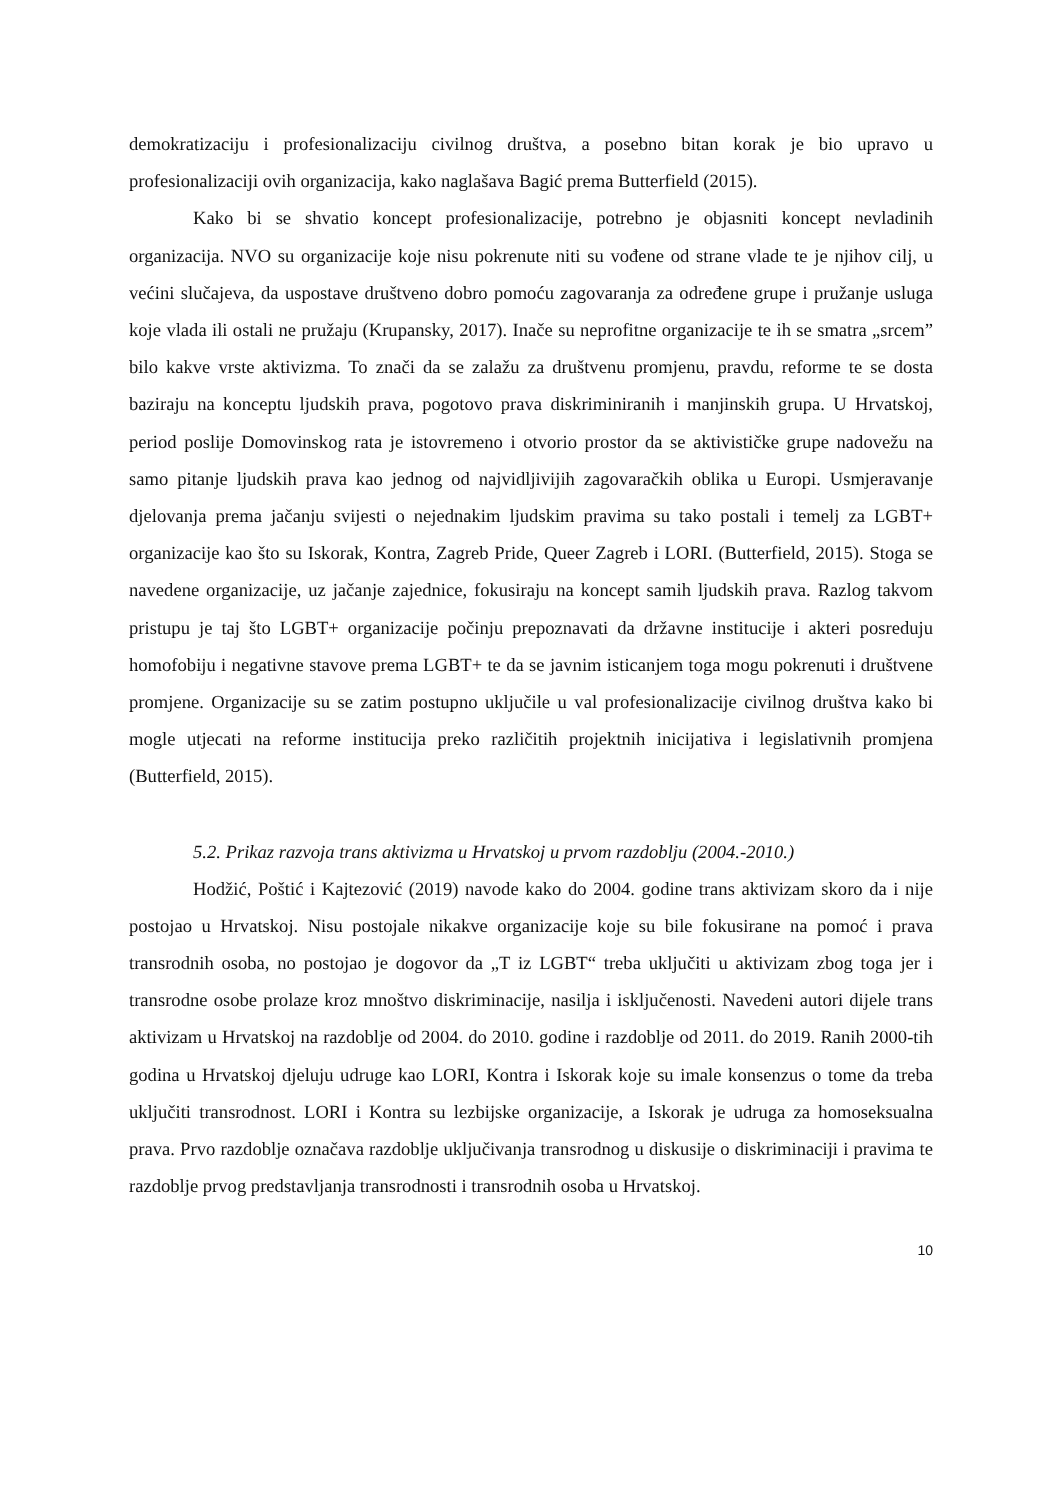demokratizaciju i profesionalizaciju civilnog društva, a posebno bitan korak je bio upravo u profesionalizaciji ovih organizacija, kako naglašava Bagić prema Butterfield (2015).
Kako bi se shvatio koncept profesionalizacije, potrebno je objasniti koncept nevladinih organizacija. NVO su organizacije koje nisu pokrenute niti su vođene od strane vlade te je njihov cilj, u većini slučajeva, da uspostave društveno dobro pomoću zagovaranja za određene grupe i pružanje usluga koje vlada ili ostali ne pružaju (Krupansky, 2017). Inače su neprofitne organizacije te ih se smatra „srcem” bilo kakve vrste aktivizma. To znači da se zalažu za društvenu promjenu, pravdu, reforme te se dosta baziraju na konceptu ljudskih prava, pogotovo prava diskriminiranih i manjinskih grupa. U Hrvatskoj, period poslije Domovinskog rata je istovremeno i otvorio prostor da se aktivističke grupe nadovežu na samo pitanje ljudskih prava kao jednog od najvidljivijih zagovaračkih oblika u Europi. Usmjeravanje djelovanja prema jačanju svijesti o nejednakim ljudskim pravima su tako postali i temelj za LGBT+ organizacije kao što su Iskorak, Kontra, Zagreb Pride, Queer Zagreb i LORI. (Butterfield, 2015). Stoga se navedene organizacije, uz jačanje zajednice, fokusiraju na koncept samih ljudskih prava. Razlog takvom pristupu je taj što LGBT+ organizacije počinju prepoznavati da državne institucije i akteri posreduju homofobiju i negativne stavove prema LGBT+ te da se javnim isticanjem toga mogu pokrenuti i društvene promjene. Organizacije su se zatim postupno uključile u val profesionalizacije civilnog društva kako bi mogle utjecati na reforme institucija preko različitih projektnih inicijativa i legislativnih promjena (Butterfield, 2015).
5.2. Prikaz razvoja trans aktivizma u Hrvatskoj u prvom razdoblju (2004.-2010.)
Hodžić, Poštić i Kajtezović (2019) navode kako do 2004. godine trans aktivizam skoro da i nije postojao u Hrvatskoj. Nisu postojale nikakve organizacije koje su bile fokusirane na pomoć i prava transrodnih osoba, no postojao je dogovor da „T iz LGBT“ treba uključiti u aktivizam zbog toga jer i transrodne osobe prolaze kroz mnoštvo diskriminacije, nasilja i isključenosti. Navedeni autori dijele trans aktivizam u Hrvatskoj na razdoblje od 2004. do 2010. godine i razdoblje od 2011. do 2019. Ranih 2000-tih godina u Hrvatskoj djeluju udruge kao LORI, Kontra i Iskorak koje su imale konsenzus o tome da treba uključiti transrodnost. LORI i Kontra su lezbijske organizacije, a Iskorak je udruga za homoseksualna prava. Prvo razdoblje označava razdoblje uključivanja transrodnog u diskusije o diskriminaciji i pravima te razdoblje prvog predstavljanja transrodnosti i transrodnih osoba u Hrvatskoj.
10